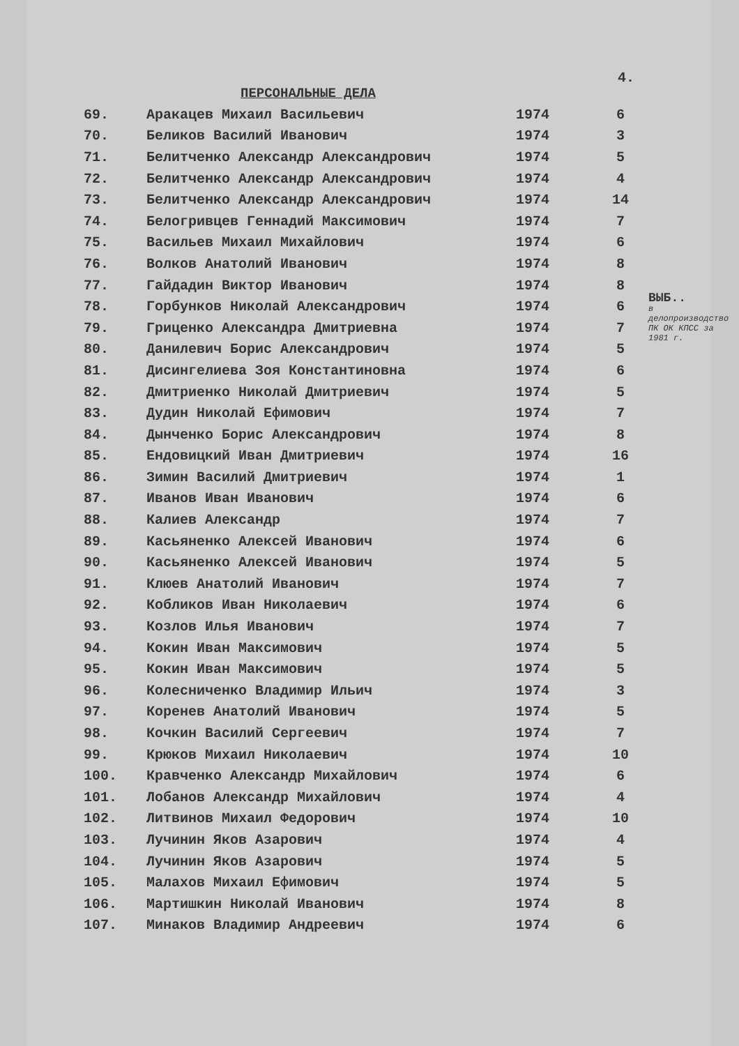4.
ПЕРСОНАЛЬНЫЕ ДЕЛА
| 69. | Аракацев Михаил Васильевич | 1974 | 6 |
| 70. | Беликов Василий Иванович | 1974 | 3 |
| 71. | Белитченко Александр Александрович | 1974 | 5 |
| 72. | Белитченко Александр Александрович | 1974 | 4 |
| 73. | Белитченко Александр Александрович | 1974 | 14 |
| 74. | Белогривцев Геннадий Максимович | 1974 | 7 |
| 75. | Васильев Михаил Михайлович | 1974 | 6 |
| 76. | Волков Анатолий Иванович | 1974 | 8 |
| 77. | Гайдадин Виктор Иванович | 1974 | 8 |
| 78. | Горбунков Николай Александрович | 1974 | 6 |
| 79. | Гриценко Александра Дмитриевна | 1974 | 7 |
| 80. | Данилевич Борис Александрович | 1974 | 5 |
| 81. | Дисингелиева Зоя Константиновна | 1974 | 6 |
| 82. | Дмитриенко Николай Дмитриевич | 1974 | 5 |
| 83. | Дудин Николай Ефимович | 1974 | 7 |
| 84. | Дынченко Борис Александрович | 1974 | 8 |
| 85. | Ендовицкий Иван Дмитриевич | 1974 | 16 |
| 86. | Зимин Василий Дмитриевич | 1974 | 1 |
| 87. | Иванов Иван Иванович | 1974 | 6 |
| 88. | Калиев Александр | 1974 | 7 |
| 89. | Касьяненко Алексей Иванович | 1974 | 6 |
| 90. | Касьяненко Алексей Иванович | 1974 | 5 |
| 91. | Клюев Анатолий Иванович | 1974 | 7 |
| 92. | Кобликов Иван Николаевич | 1974 | 6 |
| 93. | Козлов Илья Иванович | 1974 | 7 |
| 94. | Кокин Иван Максимович | 1974 | 5 |
| 95. | Кокин Иван Максимович | 1974 | 5 |
| 96. | Колесниченко Владимир Ильич | 1974 | 3 |
| 97. | Коренев Анатолий Иванович | 1974 | 5 |
| 98. | Кочкин Василий Сергеевич | 1974 | 7 |
| 99. | Крюков Михаил Николаевич | 1974 | 10 |
| 100. | Кравченко Александр Михайлович | 1974 | 6 |
| 101. | Лобанов Александр Михайлович | 1974 | 4 |
| 102. | Литвинов Михаил Федорович | 1974 | 10 |
| 103. | Лучинин Яков Азарович | 1974 | 4 |
| 104. | Лучинин Яков Азарович | 1974 | 5 |
| 105. | Малахов Михаил Ефимович | 1974 | 5 |
| 106. | Мартишкин Николай Иванович | 1974 | 8 |
| 107. | Минаков Владимир Андреевич | 1974 | 6 |
ВЫБ..
в делопроизводство ПК ОК КПСС за 1981 г.